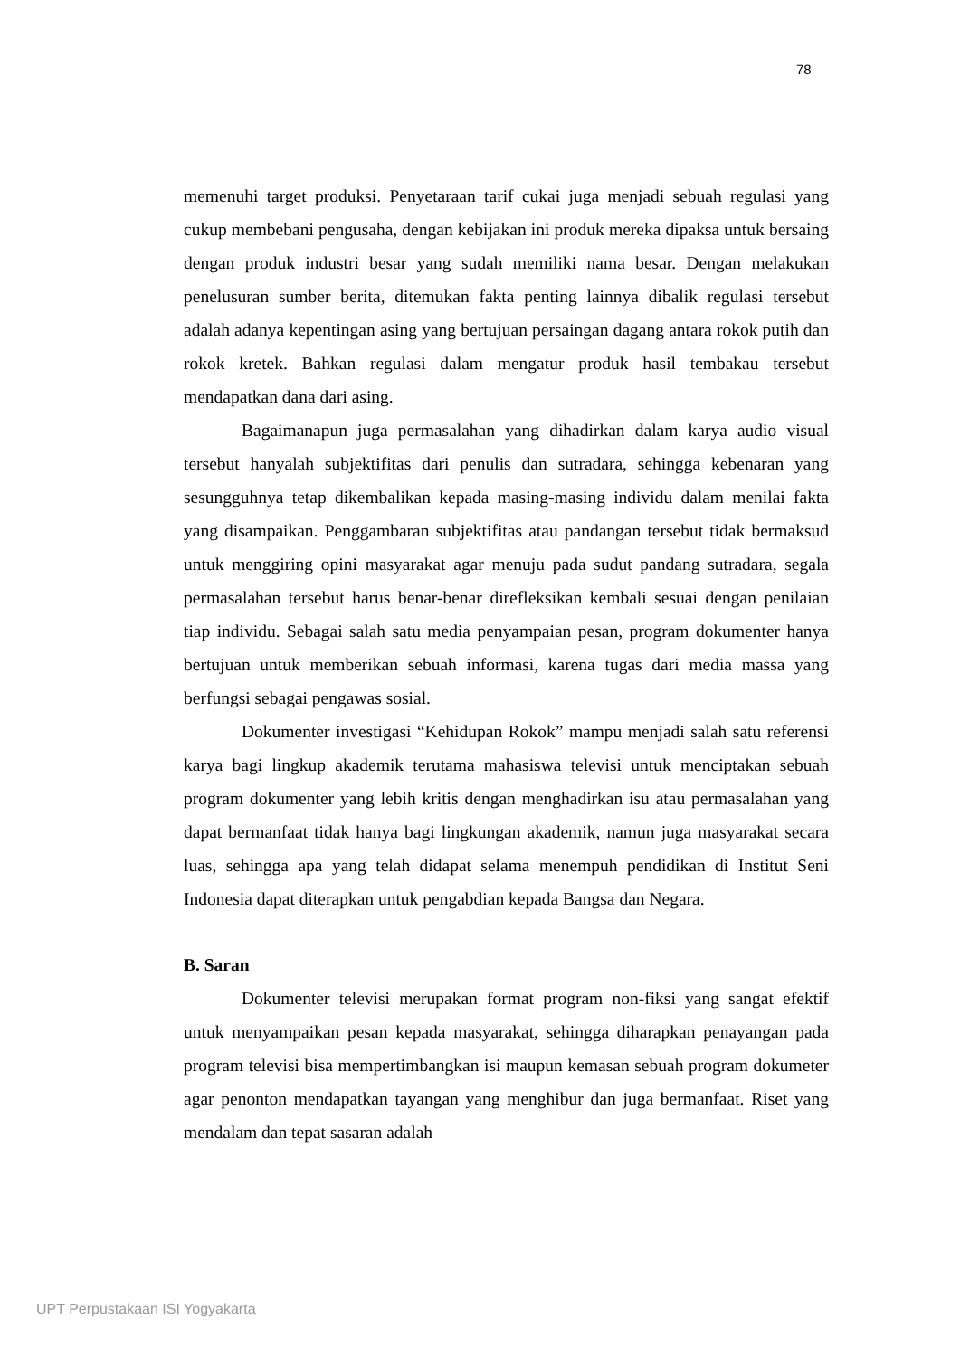78
memenuhi target produksi. Penyetaraan tarif cukai juga menjadi sebuah regulasi yang cukup membebani pengusaha, dengan kebijakan ini produk mereka dipaksa untuk bersaing dengan produk industri besar yang sudah memiliki nama besar. Dengan melakukan penelusuran sumber berita, ditemukan fakta penting lainnya dibalik regulasi tersebut adalah adanya kepentingan asing yang bertujuan persaingan dagang antara rokok putih dan rokok kretek. Bahkan regulasi dalam mengatur produk hasil tembakau tersebut mendapatkan dana dari asing.
Bagaimanapun juga permasalahan yang dihadirkan dalam karya audio visual tersebut hanyalah subjektifitas dari penulis dan sutradara, sehingga kebenaran yang sesungguhnya tetap dikembalikan kepada masing-masing individu dalam menilai fakta yang disampaikan. Penggambaran subjektifitas atau pandangan tersebut tidak bermaksud untuk menggiring opini masyarakat agar menuju pada sudut pandang sutradara, segala permasalahan tersebut harus benar-benar direfleksikan kembali sesuai dengan penilaian tiap individu. Sebagai salah satu media penyampaian pesan, program dokumenter hanya bertujuan untuk memberikan sebuah informasi, karena tugas dari media massa yang berfungsi sebagai pengawas sosial.
Dokumenter investigasi “Kehidupan Rokok” mampu menjadi salah satu referensi karya bagi lingkup akademik terutama mahasiswa televisi untuk menciptakan sebuah program dokumenter yang lebih kritis dengan menghadirkan isu atau permasalahan yang dapat bermanfaat tidak hanya bagi lingkungan akademik, namun juga masyarakat secara luas, sehingga apa yang telah didapat selama menempuh pendidikan di Institut Seni Indonesia dapat diterapkan untuk pengabdian kepada Bangsa dan Negara.
B. Saran
Dokumenter televisi merupakan format program non-fiksi yang sangat efektif untuk menyampaikan pesan kepada masyarakat, sehingga diharapkan penayangan pada program televisi bisa mempertimbangkan isi maupun kemasan sebuah program dokumeter agar penonton mendapatkan tayangan yang menghibur dan juga bermanfaat. Riset yang mendalam dan tepat sasaran adalah
UPT Perpustakaan ISI Yogyakarta